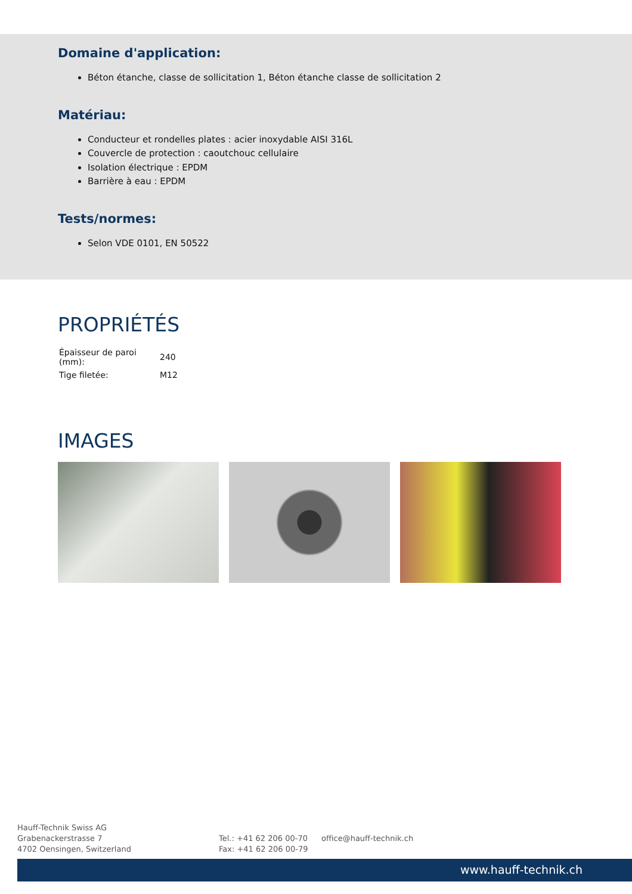Domaine d'application:
Béton étanche, classe de sollicitation 1, Béton étanche classe de sollicitation 2
Matériau:
Conducteur et rondelles plates : acier inoxydable AISI 316L
Couvercle de protection : caoutchouc cellulaire
Isolation électrique : EPDM
Barrière à eau : EPDM
Tests/normes:
Selon VDE 0101, EN 50522
PROPRIÉTÉS
| Épaisseur de paroi (mm): | 240 |
| Tige filetée: | M12 |
IMAGES
Hauff-Technik Swiss AG
Grabenackerstrasse 7
4702 Oensingen, Switzerland
Tel.: +41 62 206 00-70
Fax: +41 62 206 00-79
office@hauff-technik.ch
www.hauff-technik.ch